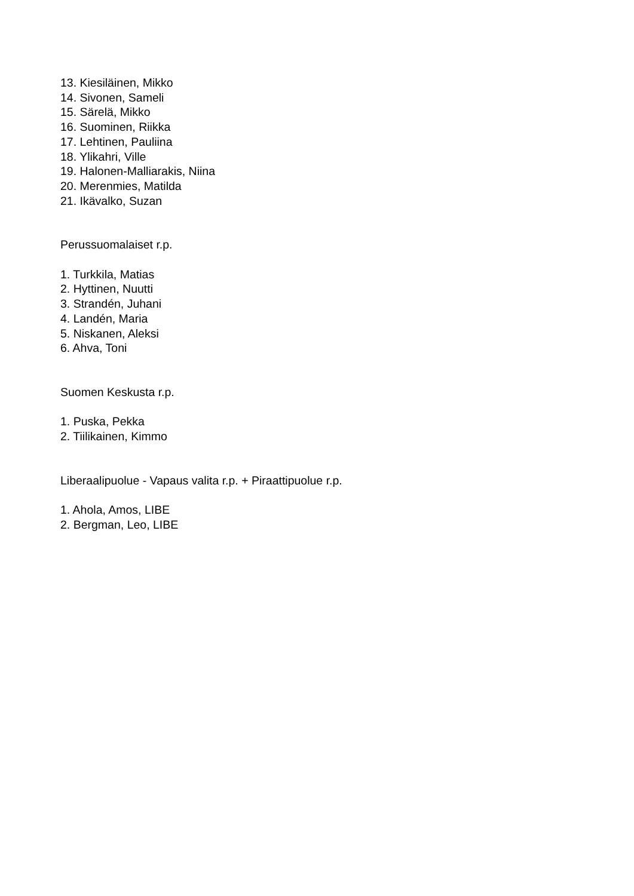13. Kiesiläinen, Mikko
14. Sivonen, Sameli
15. Särelä, Mikko
16. Suominen, Riikka
17. Lehtinen, Pauliina
18. Ylikahri, Ville
19. Halonen-Malliarakis, Niina
20. Merenmies, Matilda
21. Ikävalko, Suzan
Perussuomalaiset r.p.
1. Turkkila, Matias
2. Hyttinen, Nuutti
3. Strandén, Juhani
4. Landén, Maria
5. Niskanen, Aleksi
6. Ahva, Toni
Suomen Keskusta r.p.
1. Puska, Pekka
2. Tiilikainen, Kimmo
Liberaalipuolue - Vapaus valita r.p. + Piraattipuolue r.p.
1. Ahola, Amos, LIBE
2. Bergman, Leo, LIBE